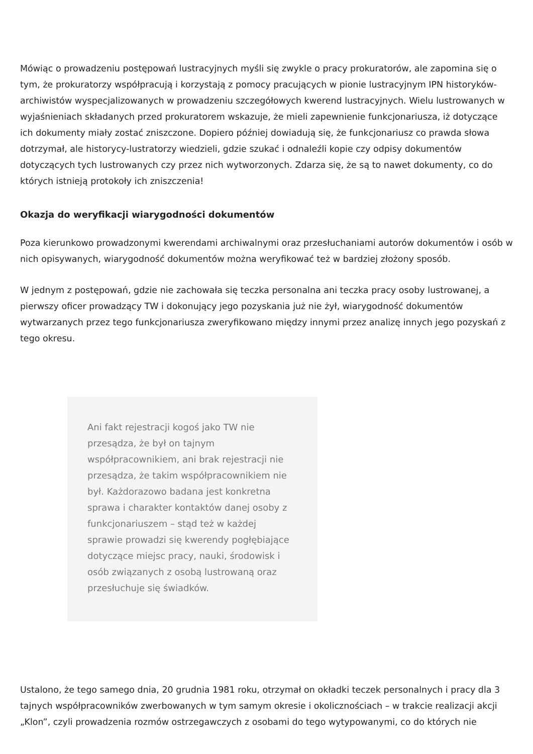Mówiąc o prowadzeniu postępowań lustracyjnych myśli się zwykle o pracy prokuratorów, ale zapomina się o tym, że prokuratorzy współpracują i korzystają z pomocy pracujących w pionie lustracyjnym IPN historyków-archiwistów wyspecjalizowanych w prowadzeniu szczegółowych kwerend lustracyjnych. Wielu lustrowanych w wyjaśnieniach składanych przed prokuratorem wskazuje, że mieli zapewnienie funkcjonariusza, iż dotyczące ich dokumenty miały zostać zniszczone. Dopiero później dowiadują się, że funkcjonariusz co prawda słowa dotrzymał, ale historycy-lustratorzy wiedzieli, gdzie szukać i odnaleźli kopie czy odpisy dokumentów dotyczących tych lustrowanych czy przez nich wytworzonych. Zdarza się, że są to nawet dokumenty, co do których istnieją protokoły ich zniszczenia!
Okazja do weryfikacji wiarygodności dokumentów
Poza kierunkowo prowadzonymi kwerendami archiwalnymi oraz przesłuchaniami autorów dokumentów i osób w nich opisywanych, wiarygodność dokumentów można weryfikować też w bardziej złożony sposób.
W jednym z postępowań, gdzie nie zachowała się teczka personalna ani teczka pracy osoby lustrowanej, a pierwszy oficer prowadzący TW i dokonujący jego pozyskania już nie żył, wiarygodność dokumentów wytwarzanych przez tego funkcjonariusza zweryfikowano między innymi przez analizę innych jego pozyskań z tego okresu.
Ani fakt rejestracji kogoś jako TW nie przesądza, że był on tajnym współpracownikiem, ani brak rejestracji nie przesądza, że takim współpracownikiem nie był. Każdorazowo badana jest konkretna sprawa i charakter kontaktów danej osoby z funkcjonariuszem – stąd też w każdej sprawie prowadzi się kwerendy pogłębiające dotyczące miejsc pracy, nauki, środowisk i osób związanych z osobą lustrowaną oraz przesłuchuje się świadków.
Ustalono, że tego samego dnia, 20 grudnia 1981 roku, otrzymał on okładki teczek personalnych i pracy dla 3 tajnych współpracowników zwerbowanych w tym samym okresie i okolicznościach – w trakcie realizacji akcji „Klon”, czyli prowadzenia rozmów ostrzegawczych z osobami do tego wytypowanymi, co do których nie